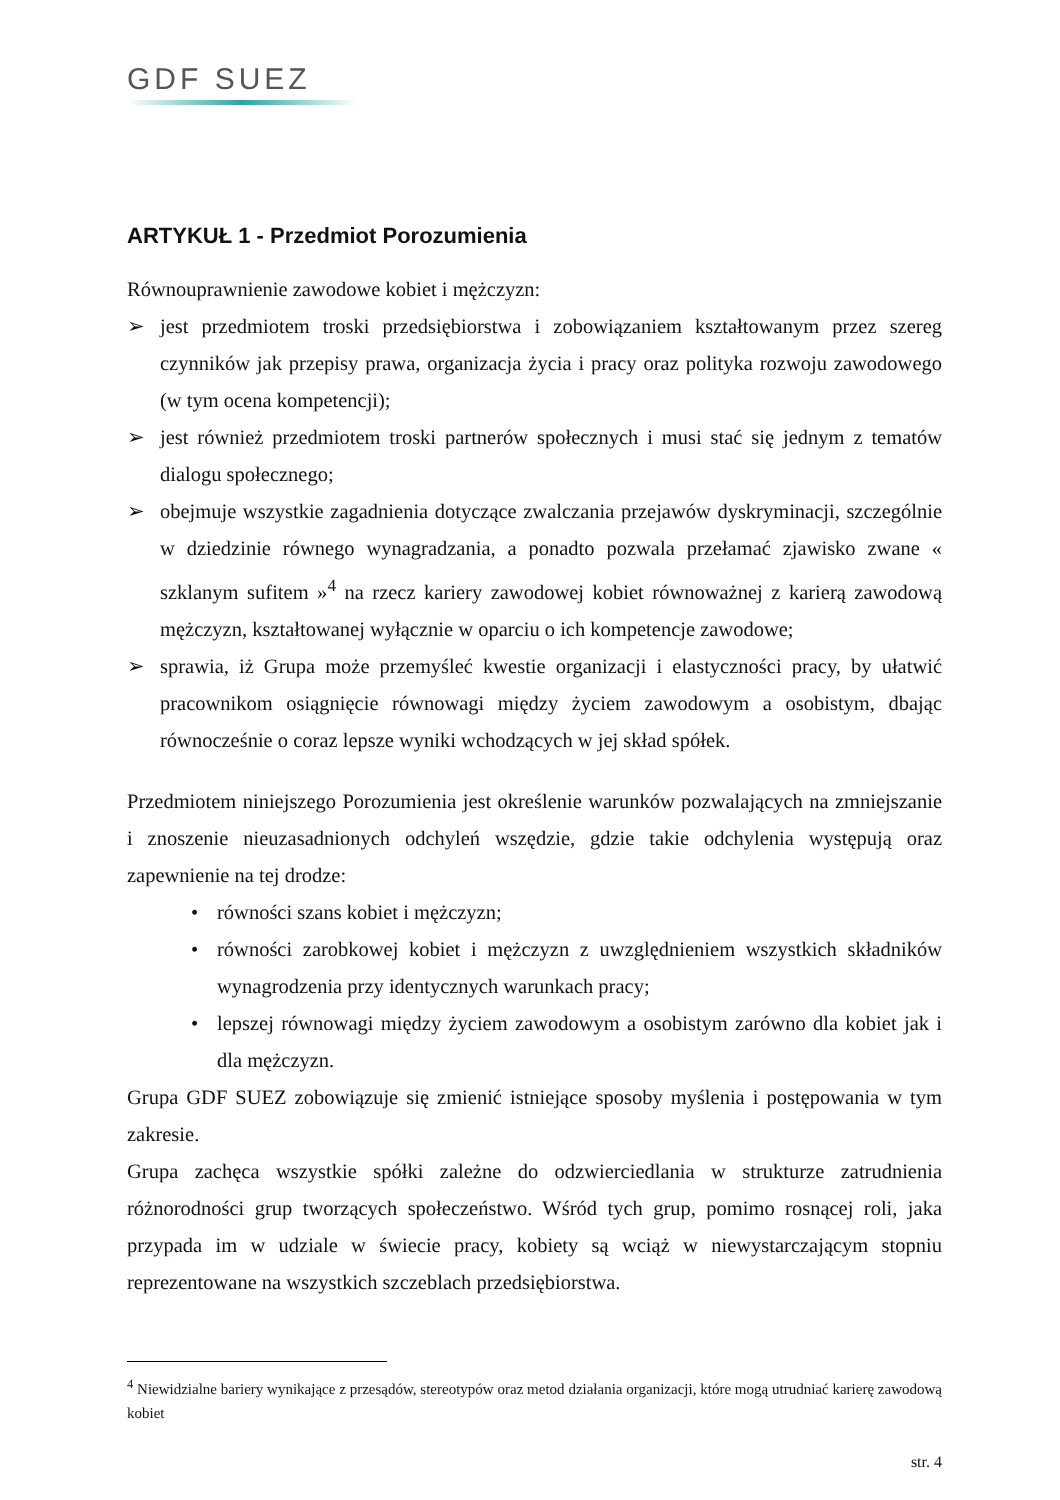GDF SUEZ
ARTYKUŁ 1 - Przedmiot Porozumienia
Równouprawnienie zawodowe kobiet i mężczyzn:
➢ jest przedmiotem troski przedsiębiorstwa i zobowiązaniem kształtowanym przez szereg czynników jak przepisy prawa, organizacja życia i pracy oraz polityka rozwoju zawodowego (w tym ocena kompetencji);
➢ jest również przedmiotem troski partnerów społecznych i musi stać się jednym z tematów dialogu społecznego;
➢ obejmuje wszystkie zagadnienia dotyczące zwalczania przejawów dyskryminacji, szczególnie w dziedzinie równego wynagradzania, a ponadto pozwala przełamać zjawisko zwane « szklanym sufitem »<sup>4</sup> na rzecz kariery zawodowej kobiet równoważnej z karierą zawodową mężczyzn, kształtowanej wyłącznie w oparciu o ich kompetencje zawodowe;
➢ sprawia, iż Grupa może przemyśleć kwestie organizacji i elastyczności pracy, by ułatwić pracownikom osiągnięcie równowagi między życiem zawodowym a osobistym, dbając równocześnie o coraz lepsze wyniki wchodzących w jej skład spółek.
Przedmiotem niniejszego Porozumienia jest określenie warunków pozwalających na zmniejszanie i znoszenie nieuzasadnionych odchyleń wszędzie, gdzie takie odchylenia występują oraz zapewnienie na tej drodze:
• równości szans kobiet i mężczyzn;
• równości zarobkowej kobiet i mężczyzn z uwzględnieniem wszystkich składników wynagrodzenia przy identycznych warunkach pracy;
• lepszej równowagi między życiem zawodowym a osobistym zarówno dla kobiet jak i dla mężczyzn.
Grupa GDF SUEZ zobowiązuje się zmienić istniejące sposoby myślenia i postępowania w tym zakresie.
Grupa zachęca wszystkie spółki zależne do odzwierciedlania w strukturze zatrudnienia różnorodności grup tworzących społeczeństwo. Wśród tych grup, pomimo rosnącej roli, jaka przypada im w udziale w świecie pracy, kobiety są wciąż w niewystarczającym stopniu reprezentowane na wszystkich szczeblach przedsiębiorstwa.
<sup>4</sup> Niewidzialne bariery wynikające z przesądów, stereotypów oraz metod działania organizacji, które mogą utrudniać karierę zawodową kobiet
str. 4